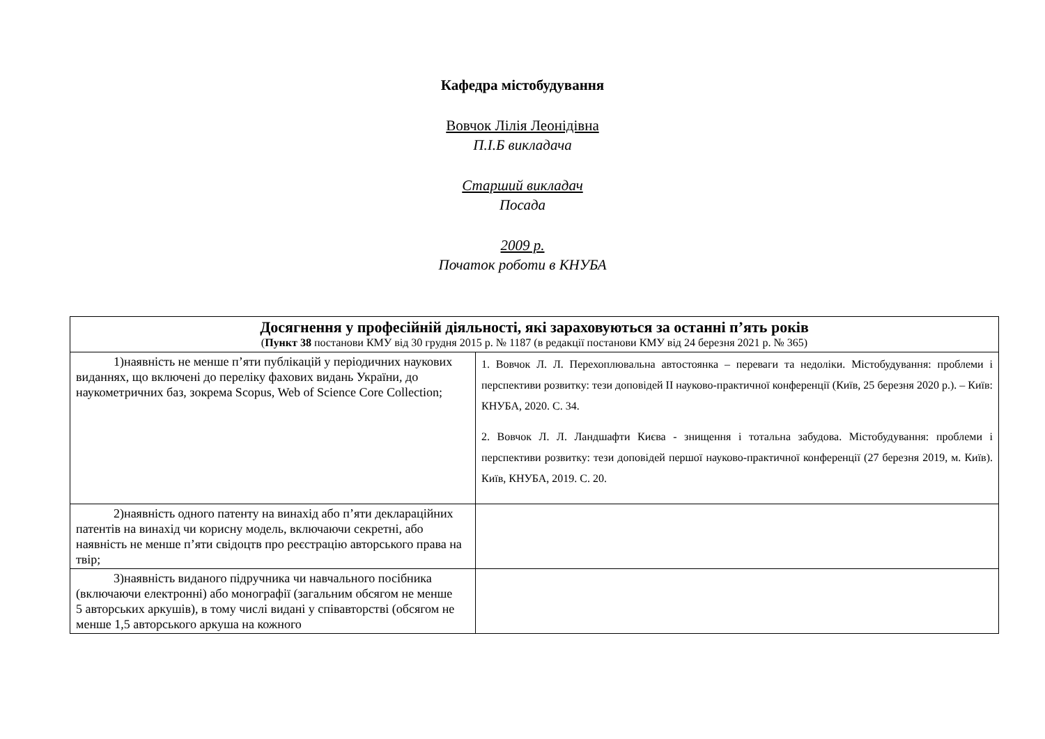Кафедра містобудування
Вовчок Лілія Леонідівна
П.І.Б викладача
Старший викладач
Посада
2009 р.
Початок роботи в КНУБА
| Досягнення у професійній діяльності, які зараховуються за останні п’ять років ( Пункт 38 постанови КМУ від 30 грудня 2015 р. № 1187 (в редакції постанови КМУ від 24 березня 2021 р. № 365) | |
| --- | --- |
| 1)наявність не менше п’яти публікацій у періодичних наукових виданнях, що включені до переліку фахових видань України, до наукометричних баз, зокрема Scopus, Web of Science Core Collection; | 1. Вовчок Л. Л. Перехоплювальна автостоянка – переваги та недоліки. Містобудування: проблеми і перспективи розвитку: тези доповідей ІІ науково-практичної конференції (Київ, 25 березня 2020 р.). – Київ: КНУБА, 2020. С. 34. 2. Вовчок Л. Л. Ландшафти Києва - знищення і тотальна забудова. Містобудування: проблеми і перспективи розвитку: тези доповідей першої науково-практичної конференції (27 березня 2019, м. Київ). Київ, КНУБА, 2019. С. 20. |
| 2)наявність одного патенту на винахід або п’яти декларацій­них патентів на винахід чи корисну модель, включаючи секретні, або наявність не менше п’яти свідоцтв про реєстрацію авторського права на твір; | |
| 3)наявність виданого підручника чи навчального посібника (включаючи електронні) або монографії (загальним обсягом не менше 5 авторських аркушів), в тому числі видані у співавторстві (обсягом не менше 1,5 авторського аркуша на кожного | |